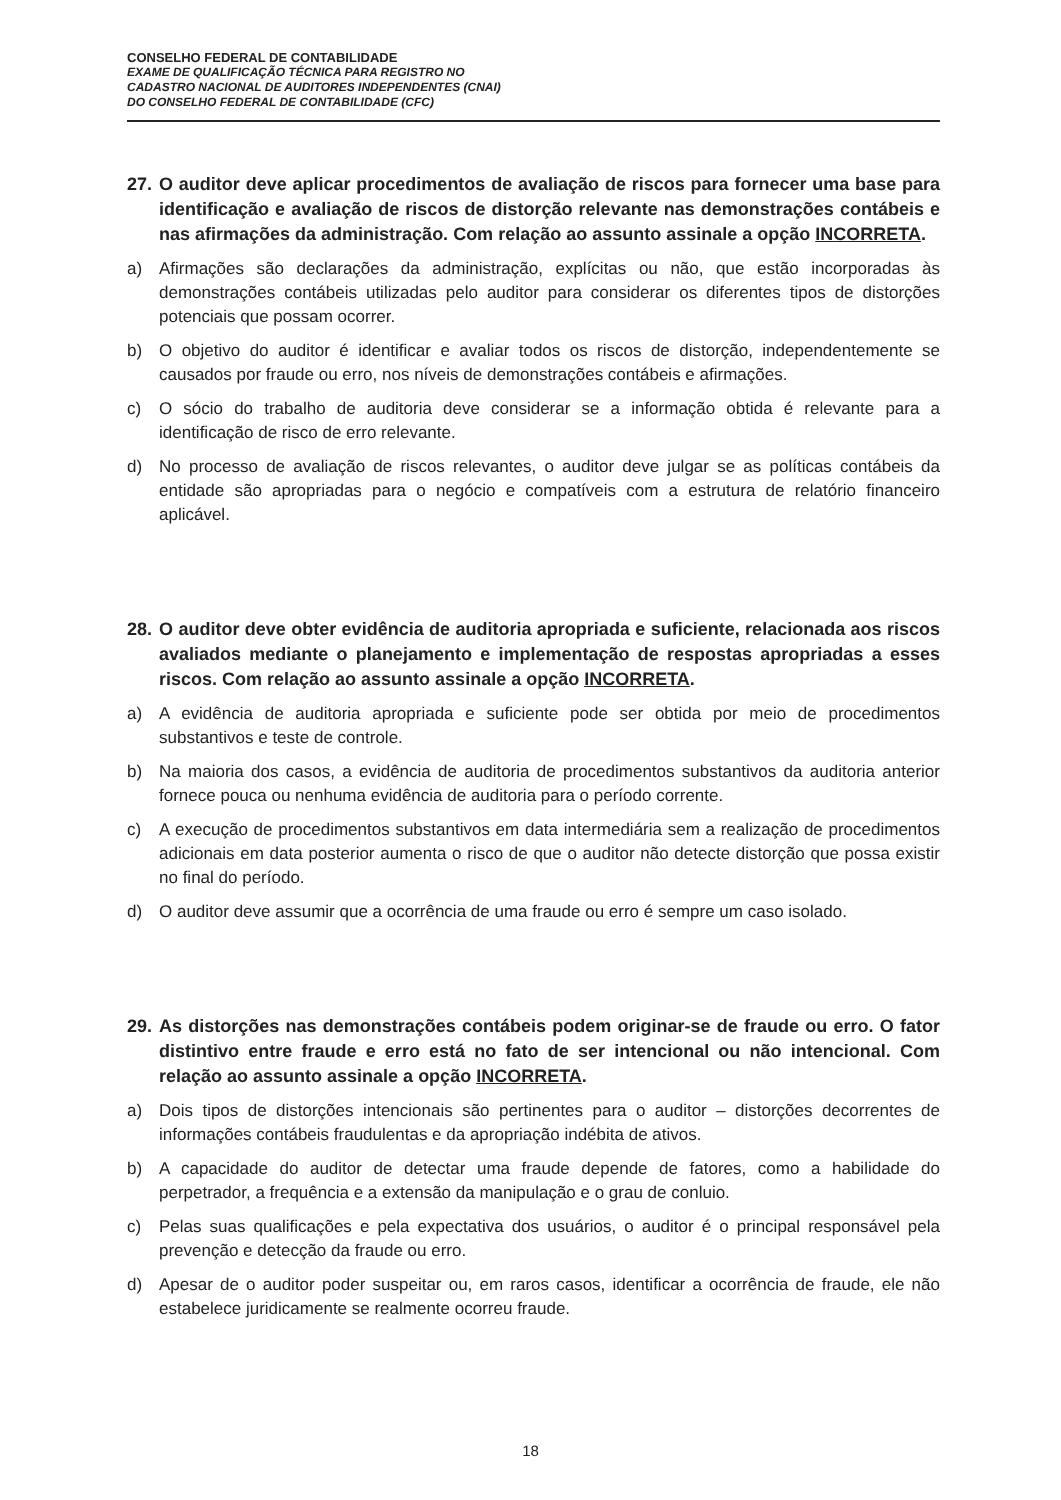CONSELHO FEDERAL DE CONTABILIDADE
EXAME DE QUALIFICAÇÃO TÉCNICA PARA REGISTRO NO
CADASTRO NACIONAL DE AUDITORES INDEPENDENTES (CNAI)
DO CONSELHO FEDERAL DE CONTABILIDADE (CFC)
27. O auditor deve aplicar procedimentos de avaliação de riscos para fornecer uma base para identificação e avaliação de riscos de distorção relevante nas demonstrações contábeis e nas afirmações da administração. Com relação ao assunto assinale a opção INCORRETA.
a) Afirmações são declarações da administração, explícitas ou não, que estão incorporadas às demonstrações contábeis utilizadas pelo auditor para considerar os diferentes tipos de distorções potenciais que possam ocorrer.
b) O objetivo do auditor é identificar e avaliar todos os riscos de distorção, independentemente se causados por fraude ou erro, nos níveis de demonstrações contábeis e afirmações.
c) O sócio do trabalho de auditoria deve considerar se a informação obtida é relevante para a identificação de risco de erro relevante.
d) No processo de avaliação de riscos relevantes, o auditor deve julgar se as políticas contábeis da entidade são apropriadas para o negócio e compatíveis com a estrutura de relatório financeiro aplicável.
28. O auditor deve obter evidência de auditoria apropriada e suficiente, relacionada aos riscos avaliados mediante o planejamento e implementação de respostas apropriadas a esses riscos. Com relação ao assunto assinale a opção INCORRETA.
a) A evidência de auditoria apropriada e suficiente pode ser obtida por meio de procedimentos substantivos e teste de controle.
b) Na maioria dos casos, a evidência de auditoria de procedimentos substantivos da auditoria anterior fornece pouca ou nenhuma evidência de auditoria para o período corrente.
c) A execução de procedimentos substantivos em data intermediária sem a realização de procedimentos adicionais em data posterior aumenta o risco de que o auditor não detecte distorção que possa existir no final do período.
d) O auditor deve assumir que a ocorrência de uma fraude ou erro é sempre um caso isolado.
29. As distorções nas demonstrações contábeis podem originar-se de fraude ou erro. O fator distintivo entre fraude e erro está no fato de ser intencional ou não intencional. Com relação ao assunto assinale a opção INCORRETA.
a) Dois tipos de distorções intencionais são pertinentes para o auditor – distorções decorrentes de informações contábeis fraudulentas e da apropriação indébita de ativos.
b) A capacidade do auditor de detectar uma fraude depende de fatores, como a habilidade do perpetrador, a frequência e a extensão da manipulação e o grau de conluio.
c) Pelas suas qualificações e pela expectativa dos usuários, o auditor é o principal responsável pela prevenção e detecção da fraude ou erro.
d) Apesar de o auditor poder suspeitar ou, em raros casos, identificar a ocorrência de fraude, ele não estabelece juridicamente se realmente ocorreu fraude.
18